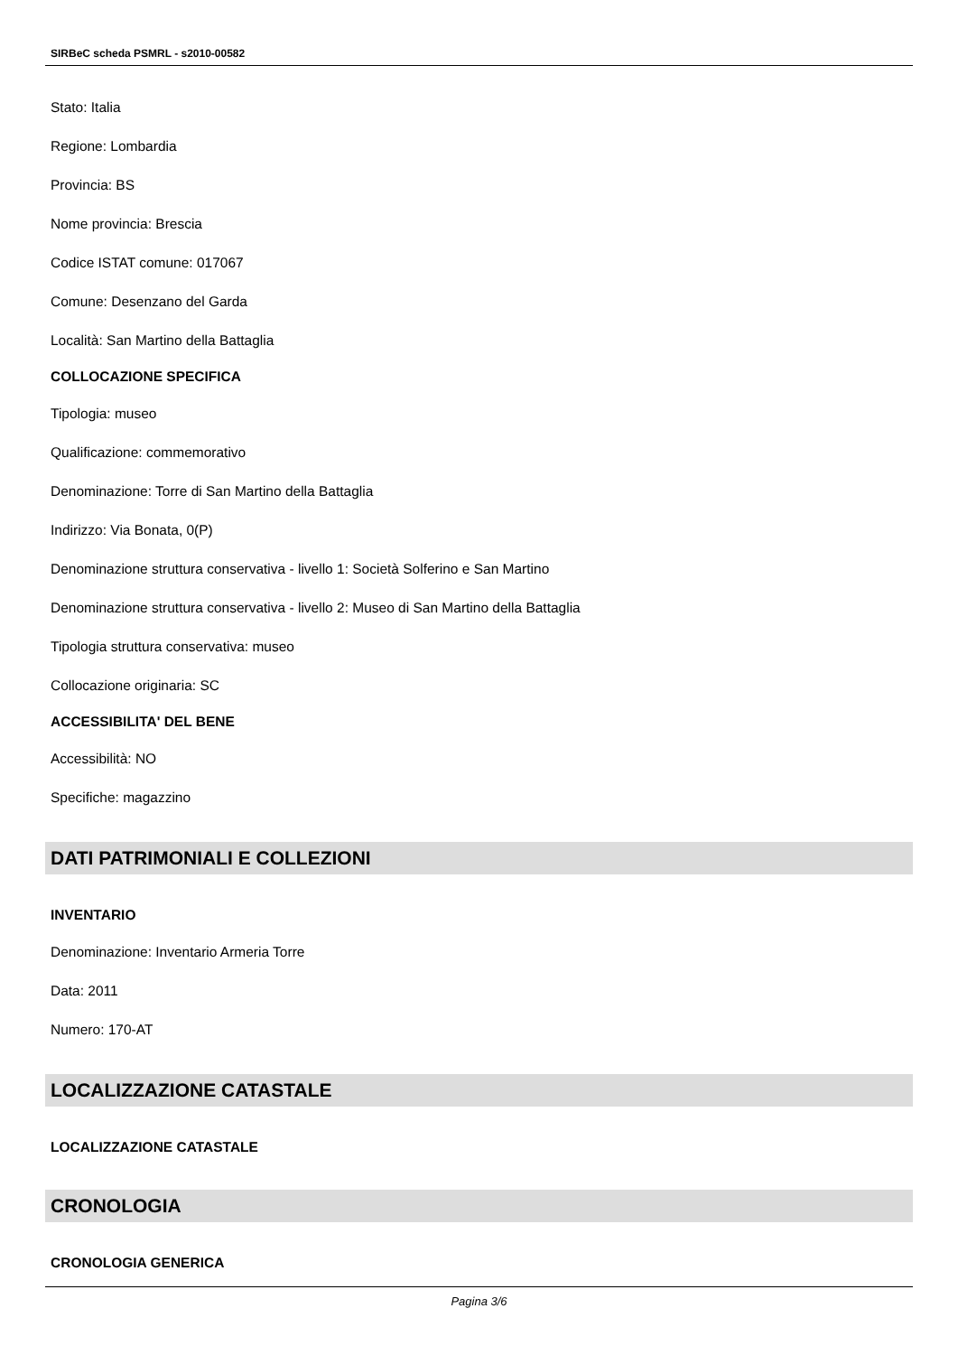SIRBeC scheda PSMRL - s2010-00582
Stato: Italia
Regione: Lombardia
Provincia: BS
Nome provincia: Brescia
Codice ISTAT comune: 017067
Comune: Desenzano del Garda
Località: San Martino della Battaglia
COLLOCAZIONE SPECIFICA
Tipologia: museo
Qualificazione: commemorativo
Denominazione: Torre di San Martino della Battaglia
Indirizzo: Via Bonata, 0(P)
Denominazione struttura conservativa - livello 1: Società Solferino e San Martino
Denominazione struttura conservativa - livello 2: Museo di San Martino della Battaglia
Tipologia struttura conservativa: museo
Collocazione originaria: SC
ACCESSIBILITA' DEL BENE
Accessibilità: NO
Specifiche: magazzino
DATI PATRIMONIALI E COLLEZIONI
INVENTARIO
Denominazione: Inventario Armeria Torre
Data: 2011
Numero: 170-AT
LOCALIZZAZIONE CATASTALE
LOCALIZZAZIONE CATASTALE
CRONOLOGIA
CRONOLOGIA GENERICA
Pagina 3/6